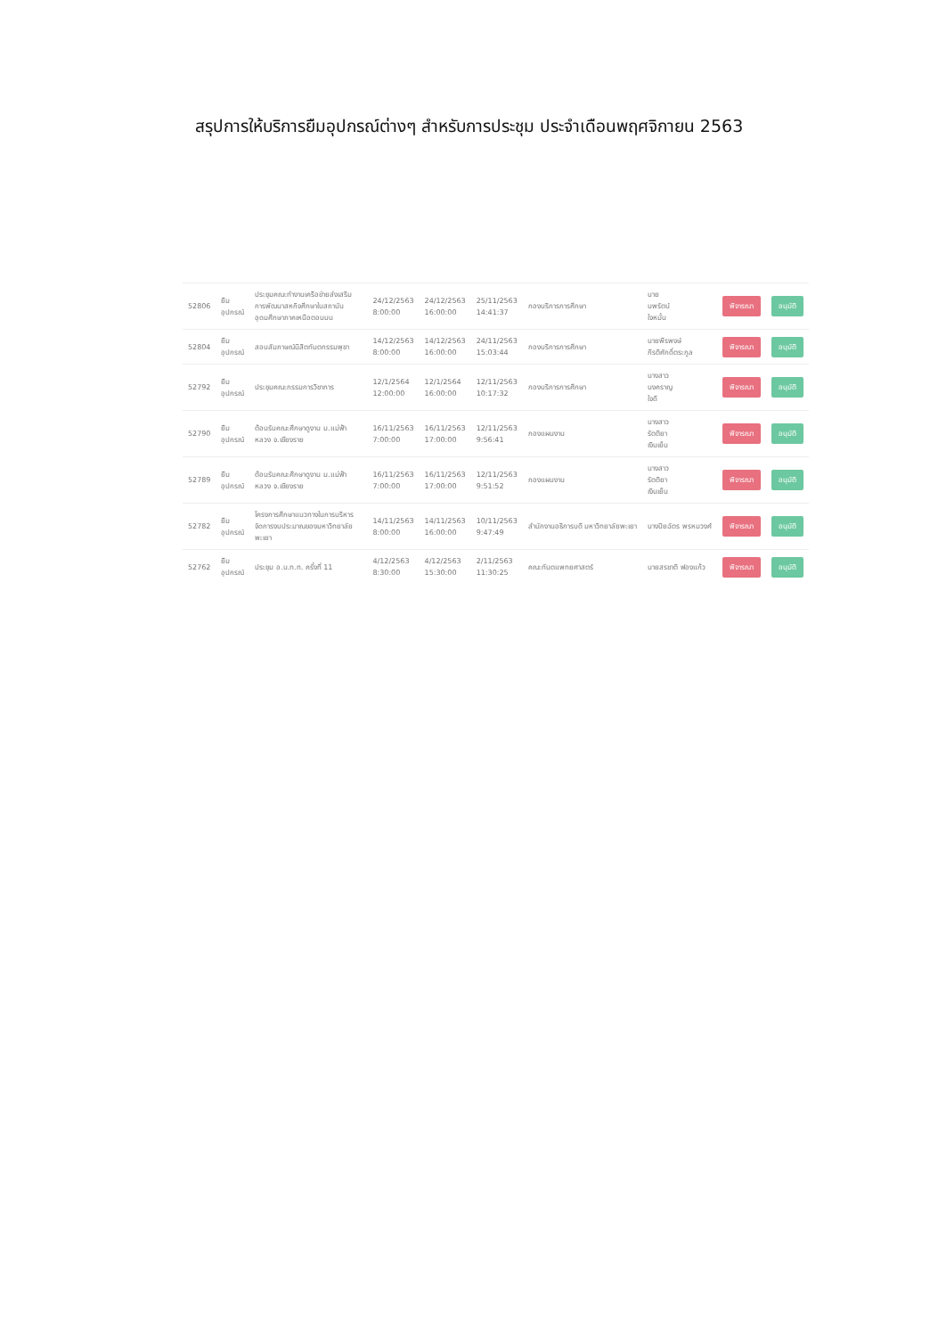สรุปการให้บริการยืมอุปกรณ์ต่างๆ สำหรับการประชุม ประจำเดือนพฤศจิกายน 2563
| 52806 | ยืม อุปกรณ์ | ประชุมคณะทำงานเครือข่ายส่งเสริมการพัฒนาสหกิจศึกษาในสถาบันอุดมศึกษาภาคเหนือตอนบน | 24/12/2563 8:00:00 | 24/12/2563 16:00:00 | 25/11/2563 14:41:37 | กองบริการการศึกษา | นาย นพรัตน์ ใจหมั้น | พิจารณา | อนุมัติ |
| 52804 | ยืม อุปกรณ์ | สอบสัมภาษณ์นิสิตทันตกรรมพุชา | 14/12/2563 8:00:00 | 14/12/2563 16:00:00 | 24/11/2563 15:03:44 | กองบริการการศึกษา | นายพีรพงษ์ กีรติศักดิ์ตระกูล | พิจารณา | อนุมัติ |
| 52792 | ยืม อุปกรณ์ | ประชุมคณะกรรมการวิชาการ | 12/1/2564 12:00:00 | 12/1/2564 16:00:00 | 12/11/2563 10:17:32 | กองบริการการศึกษา | นางสาว นงคราญ ใจดี | พิจารณา | อนุมัติ |
| 52790 | ยืม อุปกรณ์ | ต้อนรับคณะศึกษาดูงาน ม.แม่ฟ้าหลวง จ.เชียงราย | 16/11/2563 7:00:00 | 16/11/2563 17:00:00 | 12/11/2563 9:56:41 | กองแผนงาน | นางสาว รัตติยา เงินเย็น | พิจารณา | อนุมัติ |
| 52789 | ยืม อุปกรณ์ | ต้อนรับคณะศึกษาดูงาน ม.แม่ฟ้าหลวง จ.เชียงราย | 16/11/2563 7:00:00 | 16/11/2563 17:00:00 | 12/11/2563 9:51:52 | กองแผนงาน | นางสาว รัตติยา เงินเย็น | พิจารณา | อนุมัติ |
| 52782 | ยืม อุปกรณ์ | โครงการศึกษาแนวทางในการบริหารจัดการงบประมาณของมหาวิทยาลัยพะเยา | 14/11/2563 8:00:00 | 14/11/2563 16:00:00 | 10/11/2563 9:47:49 | สำนักงานอธิการบดี มหาวิทยาลัยพะเยา | นางปิยฉัตร พรหมวงศ์ | พิจารณา | อนุมัติ |
| 52762 | ยืม อุปกรณ์ | ประชุม อ.บ.ท.ท. ครั้งที่ 11 | 4/12/2563 8:30:00 | 4/12/2563 15:30:00 | 2/11/2563 11:30:25 | คณะทันตแพทยศาสตร์ | นายสรชาติ ฟองแก้ว | พิจารณา | อนุมัติ |